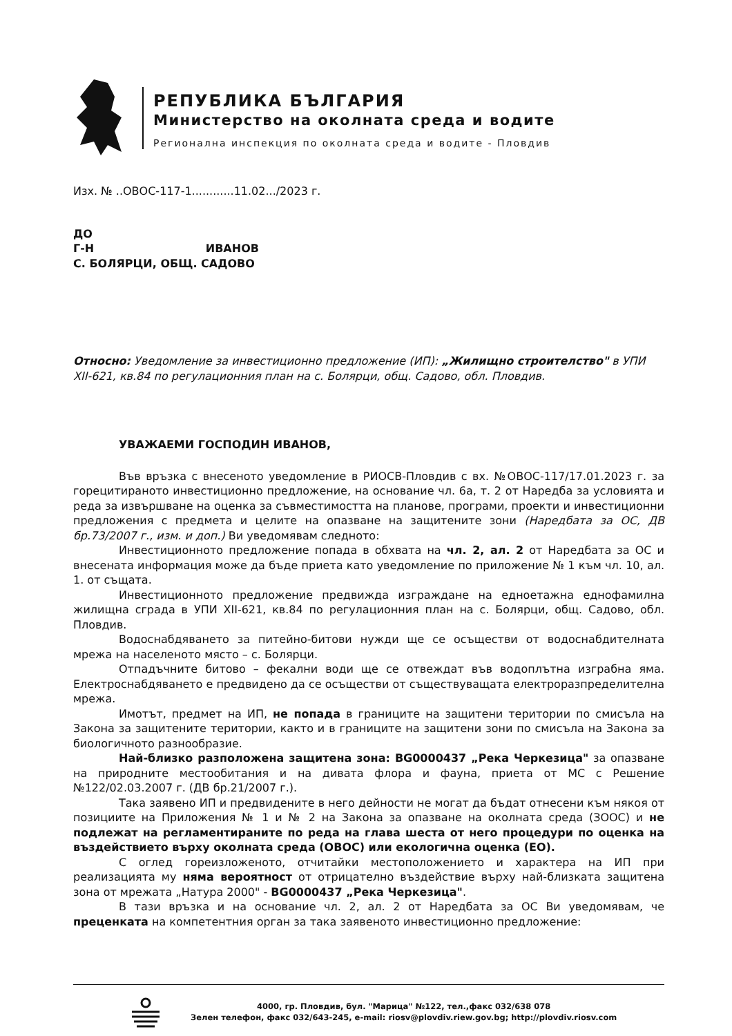РЕПУБЛИКА БЪЛГАРИЯ
Министерство на околната среда и водите
Регионална инспекция по околната среда и водите - Пловдив
Изх. № ..ОВОС-117-1............11.02.../2023 г.
ДО
Г-Н ИВАНОВ
С. БОЛЯРЦИ, ОБЩ. САДОВО
Относно: Уведомление за инвестиционно предложение (ИП): „Жилищно строителство" в УПИ XII-621, кв.84 по регулационния план на с. Болярци, общ. Садово, обл. Пловдив.
УВАЖАЕМИ ГОСПОДИН ИВАНОВ,
Във връзка с внесеното уведомление в РИОСВ-Пловдив с вх. №ОВОС-117/17.01.2023 г. за горецитираното инвестиционно предложение, на основание чл. 6а, т. 2 от Наредба за условията и реда за извършване на оценка за съвместимостта на планове, програми, проекти и инвестиционни предложения с предмета и целите на опазване на защитените зони (Наредбата за ОС, ДВ бр.73/2007 г., изм. и доп.) Ви уведомявам следното:
Инвестиционното предложение попада в обхвата на чл. 2, ал. 2 от Наредбата за ОС и внесената информация може да бъде приета като уведомление по приложение № 1 към чл. 10, ал. 1. от същата.
Инвестиционното предложение предвижда изграждане на едноетажна еднофамилна жилищна сграда в УПИ XII-621, кв.84 по регулационния план на с. Болярци, общ. Садово, обл. Пловдив.
Водоснабдяването за питейно-битови нужди ще се осъществи от водоснабдителната мрежа на населеното място – с. Болярци.
Отпадъчните битово – фекални води ще се отвеждат във водоплътна изграбна яма. Електроснабдяването е предвидено да се осъществи от съществуващата електроразпределителна мрежа.
Имотът, предмет на ИП, не попада в границите на защитени територии по смисъла на Закона за защитените територии, както и в границите на защитени зони по смисъла на Закона за биологичното разнообразие.
Най-близко разположена защитена зона: BG0000437 „Река Черкезица" за опазване на природните местообитания и на дивата флора и фауна, приета от МС с Решение №122/02.03.2007 г. (ДВ бр.21/2007 г.).
Така заявено ИП и предвидените в него дейности не могат да бъдат отнесени към някоя от позициите на Приложения № 1 и № 2 на Закона за опазване на околната среда (ЗООС) и не подлежат на регламентираните по реда на глава шеста от него процедури по оценка на въздействието върху околната среда (ОВОС) или екологична оценка (ЕО).
С оглед гореизложеното, отчитайки местоположението и характера на ИП при реализацията му няма вероятност от отрицателно въздействие върху най-близката защитена зона от мрежата „Натура 2000" - BG0000437 „Река Черкезица".
В тази връзка и на основание чл. 2, ал. 2 от Наредбата за ОС Ви уведомявам, че преценката на компетентния орган за така заявеното инвестиционно предложение:
4000, гр. Пловдив, бул. "Марица" №122, тел.,факс 032/638 078
Зелен телефон, факс 032/643-245, e-mail: riosv@plovdiv.riew.gov.bg; http://plovdiv.riosv.com